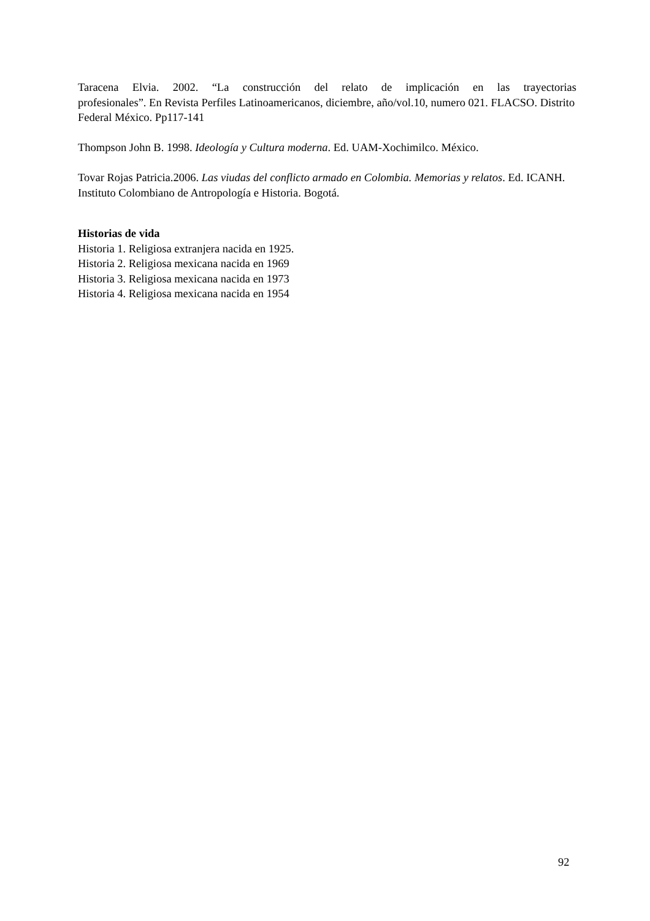Taracena Elvia. 2002. “La construcción del relato de implicación en las trayectorias
profesionales”. En Revista Perfiles Latinoamericanos, diciembre, año/vol.10, numero 021. FLACSO. Distrito Federal México. Pp117-141
Thompson John B. 1998. Ideología y Cultura moderna. Ed. UAM-Xochimilco. México.
Tovar Rojas Patricia.2006. Las viudas del conflicto armado en Colombia. Memorias y relatos. Ed. ICANH. Instituto Colombiano de Antropología e Historia. Bogotá.
Historias de vida
Historia 1. Religiosa extranjera nacida en 1925.
Historia 2. Religiosa mexicana nacida en 1969
Historia 3. Religiosa mexicana nacida en 1973
Historia 4. Religiosa mexicana nacida en 1954
92